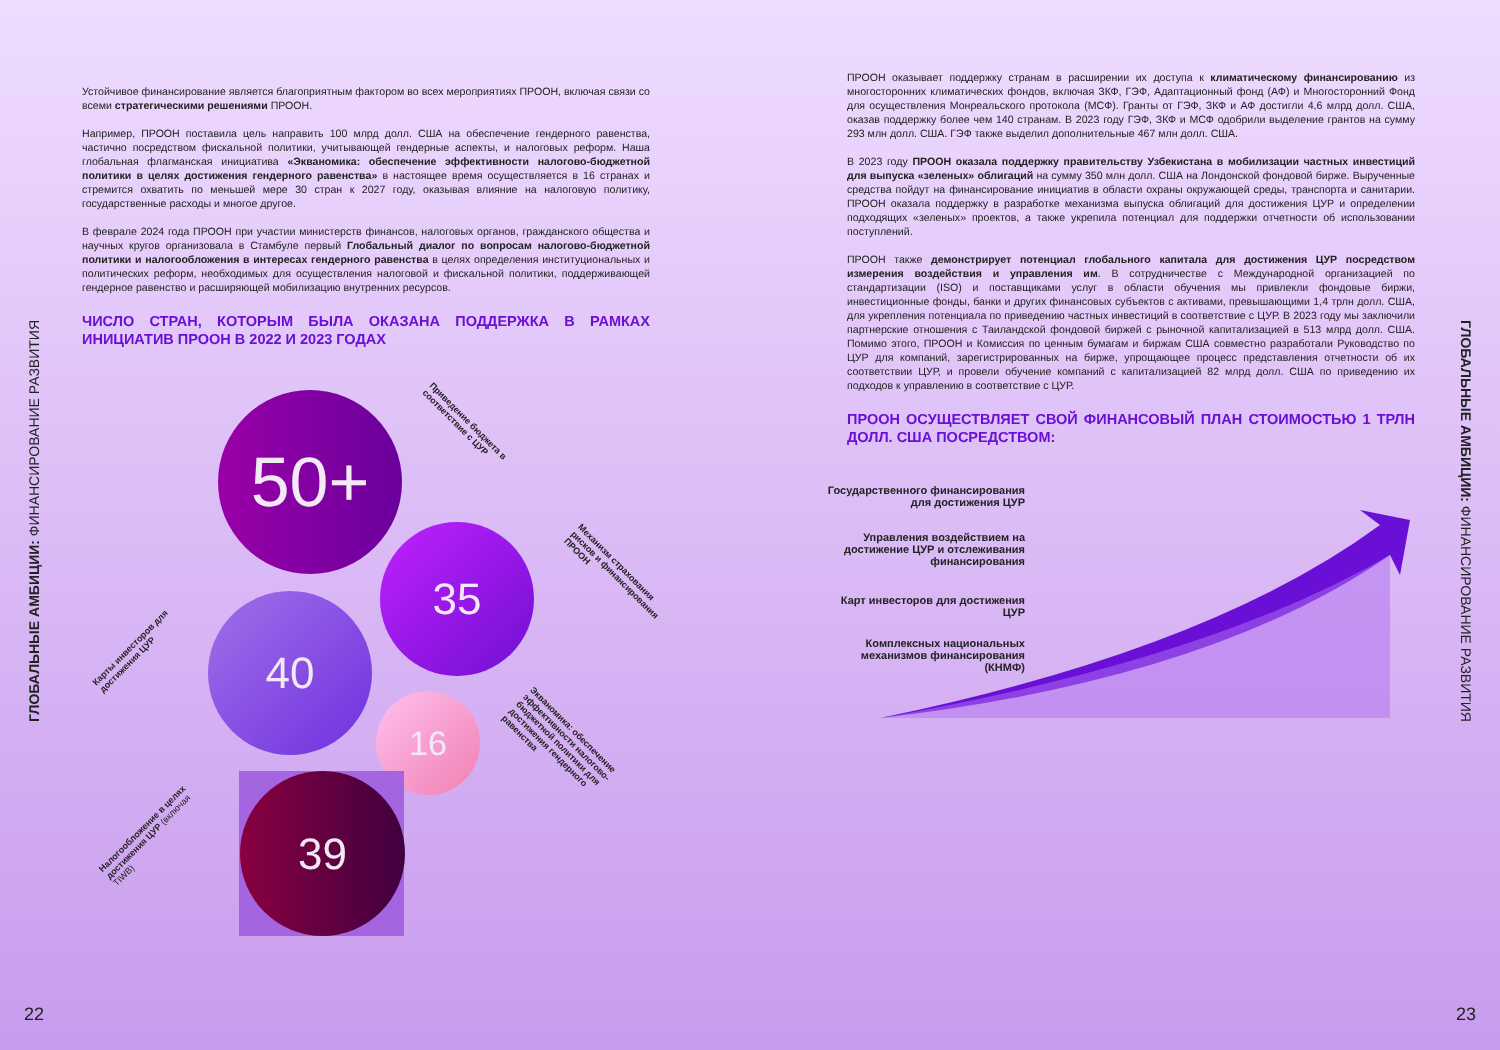ГЛОБАЛЬНЫЕ АМБИЦИИ: ФИНАНСИРОВАНИЕ РАЗВИТИЯ
ГЛОБАЛЬНЫЕ АМБИЦИИ: ФИНАНСИРОВАНИЕ РАЗВИТИЯ
Устойчивое финансирование является благоприятным фактором во всех мероприятиях ПРООН, включая связи со всеми стратегическими решениями ПРООН.
Например, ПРООН поставила цель направить 100 млрд долл. США на обеспечение гендерного равенства, частично посредством фискальной политики, учитывающей гендерные аспекты, и налоговых реформ. Наша глобальная флагманская инициатива «Экваномика: обеспечение эффективности налогово-бюджетной политики в целях достижения гендерного равенства» в настоящее время осуществляется в 16 странах и стремится охватить по меньшей мере 30 стран к 2027 году, оказывая влияние на налоговую политику, государственные расходы и многое другое.
В феврале 2024 года ПРООН при участии министерств финансов, налоговых органов, гражданского общества и научных кругов организовала в Стамбуле первый Глобальный диалог по вопросам налогово-бюджетной политики и налогообложения в интересах гендерного равенства в целях определения институциональных и политических реформ, необходимых для осуществления налоговой и фискальной политики, поддерживающей гендерное равенство и расширяющей мобилизацию внутренних ресурсов.
ЧИСЛО СТРАН, КОТОРЫМ БЫЛА ОКАЗАНА ПОДДЕРЖКА В РАМКАХ ИНИЦИАТИВ ПРООН В 2022 И 2023 ГОДАХ
ПРООН оказывает поддержку странам в расширении их доступа к климатическому финансированию из многосторонних климатических фондов, включая ЗКФ, ГЭФ, Адаптационный фонд (АФ) и Многосторонний Фонд для осуществления Монреальского протокола (МСФ). Гранты от ГЭФ, ЗКФ и АФ достигли 4,6 млрд долл. США, оказав поддержку более чем 140 странам. В 2023 году ГЭФ, ЗКФ и МСФ одобрили выделение грантов на сумму 293 млн долл. США. ГЭФ также выделил дополнительные 467 млн долл. США.
В 2023 году ПРООН оказала поддержку правительству Узбекистана в мобилизации частных инвестиций для выпуска «зеленых» облигаций на сумму 350 млн долл. США на Лондонской фондовой бирже. Вырученные средства пойдут на финансирование инициатив в области охраны окружающей среды, транспорта и санитарии. ПРООН оказала поддержку в разработке механизма выпуска облигаций для достижения ЦУР и определении подходящих «зеленых» проектов, а также укрепила потенциал для поддержки отчетности об использовании поступлений.
ПРООН также демонстрирует потенциал глобального капитала для достижения ЦУР посредством измерения воздействия и управления им. В сотрудничестве с Международной организацией по стандартизации (ISO) и поставщиками услуг в области обучения мы привлекли фондовые биржи, инвестиционные фонды, банки и других финансовых субъектов с активами, превышающими 1,4 трлн долл. США, для укрепления потенциала по приведению частных инвестиций в соответствие с ЦУР. В 2023 году мы заключили партнерские отношения с Таиландской фондовой биржей с рыночной капитализацией в 513 млрд долл. США. Помимо этого, ПРООН и Комиссия по ценным бумагам и биржам США совместно разработали Руководство по ЦУР для компаний, зарегистрированных на бирже, упрощающее процесс представления отчетности об их соответствии ЦУР, и провели обучение компаний с капитализацией 82 млрд долл. США по приведению их подходов к управлению в соответствие с ЦУР.
ПРООН ОСУЩЕСТВЛЯЕТ СВОЙ ФИНАНСОВЫЙ ПЛАН СТОИМОСТЬЮ 1 ТРЛН ДОЛЛ. США ПОСРЕДСТВОМ:
50+
Приведение бюджета в соответствие с ЦУР
35
Механизм страхования рисков и финансирования ПРООН
40
Карты инвесторов для достижения ЦУР
16
Экваномика: обеспечение эффективности налогово-бюджетной политики для достижения гендерного равенства
39
Налогообложение в целях достижения ЦУР (включая TIWB)
Государственного финансирования для достижения ЦУР
Управления воздействием на достижение ЦУР и отслеживания финансирования
Карт инвесторов для достижения ЦУР
Комплексных национальных механизмов финансирования (КНМФ)
22 23